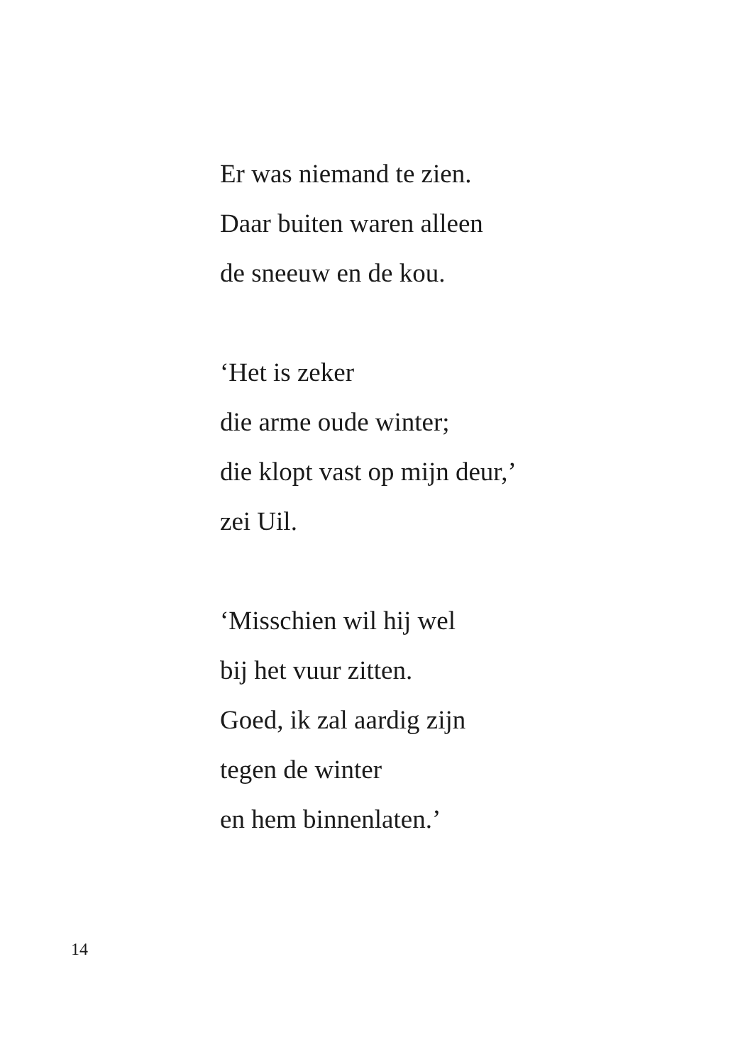Er was niemand te zien.
Daar buiten waren alleen
de sneeuw en de kou.
‘Het is zeker
die arme oude winter;
die klopt vast op mijn deur,’
zei Uil.
‘Misschien wil hij wel
bij het vuur zitten.
Goed, ik zal aardig zijn
tegen de winter
en hem binnenlaten.’
14